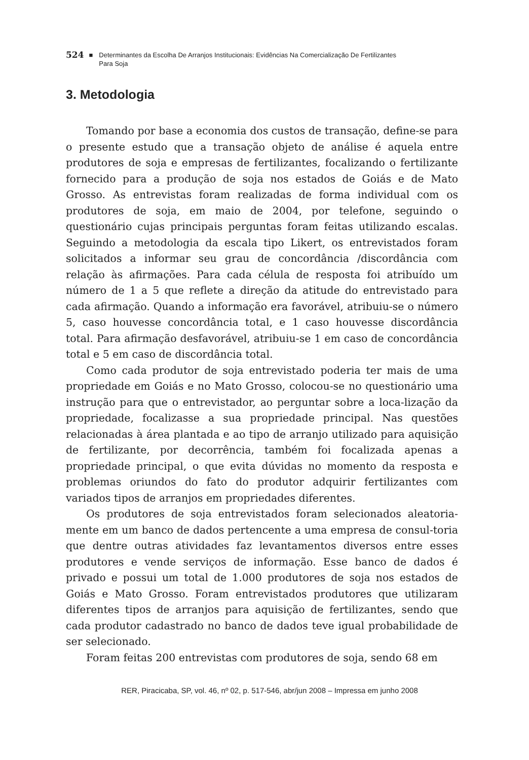524 ■ Determinantes da Escolha De Arranjos Institucionais: Evidências Na Comercialização De Fertilizantes
Para Soja
3. Metodologia
Tomando por base a economia dos custos de transação, define-se para o presente estudo que a transação objeto de análise é aquela entre produtores de soja e empresas de fertilizantes, focalizando o fertilizante fornecido para a produção de soja nos estados de Goiás e de Mato Grosso. As entrevistas foram realizadas de forma individual com os produtores de soja, em maio de 2004, por telefone, seguindo o questionário cujas principais perguntas foram feitas utilizando escalas. Seguindo a metodologia da escala tipo Likert, os entrevistados foram solicitados a informar seu grau de concordância /discordância com relação às afirmações. Para cada célula de resposta foi atribuído um número de 1 a 5 que reflete a direção da atitude do entrevistado para cada afirmação. Quando a informação era favorável, atribuiu-se o número 5, caso houvesse concordância total, e 1 caso houvesse discordância total. Para afirmação desfavorável, atribuiu-se 1 em caso de concordância total e 5 em caso de discordância total.
Como cada produtor de soja entrevistado poderia ter mais de uma propriedade em Goiás e no Mato Grosso, colocou-se no questionário uma instrução para que o entrevistador, ao perguntar sobre a loca-lização da propriedade, focalizasse a sua propriedade principal. Nas questões relacionadas à área plantada e ao tipo de arranjo utilizado para aquisição de fertilizante, por decorrência, também foi focalizada apenas a propriedade principal, o que evita dúvidas no momento da resposta e problemas oriundos do fato do produtor adquirir fertilizantes com variados tipos de arranjos em propriedades diferentes.
Os produtores de soja entrevistados foram selecionados aleatoria-mente em um banco de dados pertencente a uma empresa de consul-toria que dentre outras atividades faz levantamentos diversos entre esses produtores e vende serviços de informação. Esse banco de dados é privado e possui um total de 1.000 produtores de soja nos estados de Goiás e Mato Grosso. Foram entrevistados produtores que utilizaram diferentes tipos de arranjos para aquisição de fertilizantes, sendo que cada produtor cadastrado no banco de dados teve igual probabilidade de ser selecionado.
Foram feitas 200 entrevistas com produtores de soja, sendo 68 em
RER, Piracicaba, SP, vol. 46, nº 02, p. 517-546, abr/jun 2008 – Impressa em junho 2008